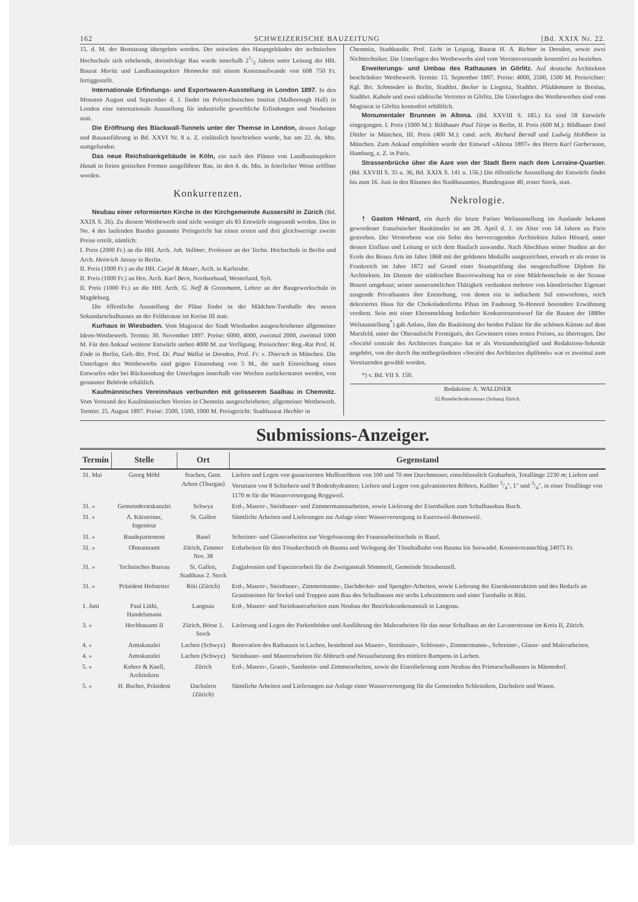162 SCHWEIZERISCHE BAUZEITUNG [Bd. XXIX Nr. 22.
15. d. M. der Benutzung übergeben worden. Der seitwärts des Hauptgebäudes der technischen Hochschule sich erhebende, dreistöckige Bau wurde innerhalb 21/2 Jahren unter Leitung der HH. Baurat Moritz und Landbauinspektor Hennecke mit einem Kostenaufwande von 608 750 Fr. fertiggestellt.
Internationale Erfindungs- und Exportwaren-Ausstellung in London 1897. In den Monaten August und September d. J. findet im Polytechnischen Institut (Malborough Hall) in London eine internationale Ausstellung für industrielle gewerbliche Erfindungen und Neuheiten statt.
Die Eröffnung des Blackwall-Tunnels unter der Themse in London, dessen Anlage und Bauausführung in Bd. XXVI Nr. 8 u. Z. einlässlich beschrieben wurde, hat am 22. ds. Mts. stattgefunden.
Das neue Reichsbankgebäude in Köln, ein nach den Plänen von Landbauinspektor Hasak in freien gotischen Formen ausgeführter Bau, ist den 4. ds. Mts. in feierlicher Weise eröffnet worden.
Konkurrenzen.
Neubau einer reformierten Kirche in der Kirchgemeinde Aussersihl in Zürich (Bd. XXIX S. 26). Zu diesem Wettbewerb sind nicht weniger als 83 Entwürfe eingesandt worden. Das in No. 4 des laufenden Bandes genannte Preisgericht hat einen ersten und drei gleichwertige zweite Preise erteilt, nämlich:
I. Preis (2000 Fr.) an die HH. Arch. Joh. Vollmer, Professor an der Techn. Hochschule in Berlin und Arch. Heinrich Jassoy in Berlin.
II. Preis (1000 Fr.) an die HH. Curjel & Moser, Arch. in Karlsruhe.
II. Preis (1000 Fr.) an Hrn. Arch. Karl Bern, Nordseebaad, Westerland, Sylt.
II. Preis (1000 Fr.) an die HH. Arch. G. Neff & Grossmann, Lehrer an der Baugewerkschule in Magdeburg.
Die öffentliche Ausstellung der Pläne findet in der Mädchen-Turnhalle des neuen Sekundarschulhauses an der Feldstrasse im Kreise III statt.
Kurhaus in Wiesbaden. Vom Magistrat der Stadt Wiesbaden ausgeschriebener allgemeiner Ideen-Wettbewerb. Termin: 30. November 1897. Preise: 6000, 4000, zweimal 2000, zweimal 1000 M. Für den Ankauf weiterer Entwürfe stehen 4000 M. zur Verfügung. Preisrichter: Reg.-Rat Prof. H. Ende in Berlin, Geh.-Brt. Prof. Dr. Paul Wallot in Dresden, Prof. Fr. v. Thiersch in München. Die Unterlagen des Wettbewerbs sind gegen Einsendung von 5 M., die nach Einreichung eines Entwurfes oder bei Rücksendung der Unterlagen innerhalb vier Wochen zurückerstattet werden, von genannter Behörde erhältlich.
Kaufmännisches Vereinshaus verbunden mit grösserem Saalbau in Chemnitz. Vom Vorstand des Kaufmännischen Vereins in Chemnitz ausgeschriebener, allgemeiner Wettbewerb. Termin: 25. August 1897. Preise: 2500, 1500, 1000 M. Preisgericht: Stadtbaurat Hechler in
Chemnitz, Stadtbaudir. Prof. Licht in Leipzig, Baurat H. A. Richter in Dresden, sowie zwei Nichttechniker. Die Unterlagen des Wettbewerbs sind vom Vereinsvorstande kostenfrei zu beziehen.
Erweiterungs- und Umbau des Rathauses in Görlitz. Auf deutsche Architekten beschränkter Wettbewerb. Termin: 15. September 1897. Preise: 4000, 2500, 1500 M. Preisrichter: Kgl. Brt. Schmieden in Berlin, Stadtbrt. Becker in Liegnitz, Stadtbrt. Plüddemann in Breslau, Stadtbrt. Kubale und zwei städtische Vertreter in Görlitz. Die Unterlagen des Wettbewerbes sind vom Magistrat in Görlitz kostenfrei erhältlich.
Monumentaler Brunnen in Altona. (Bd. XXVIII S. 185.) Es sind 58 Entwürfe eingegangen. I. Preis (1000 M.): Bildhauer Paul Türpe in Berlin, II. Preis (600 M.): Bildhauer Emil Dittler in München, III. Preis (400 M.): cand. arch. Richard Berndl und Ludwig Hohlbein in München. Zum Ankauf empfohlen wurde der Entwurf «Altona 1897» des Herrn Karl Garbersoon, Hamburg, z. Z. in Paris.
Strassenbrücke über die Aare von der Stadt Bern nach dem Lorraine-Quartier. (Bd. XXVIII S. 35 u. 36, Bd. XXIX S. 141 u. 156.) Die öffentliche Ausstellung der Entwürfe findet bis zum 16. Juni in den Räumen des Stadtbauamtes, Bundesgasse 40, erster Stock, statt.
Nekrologie.
† Gaston Hénard, ein durch die letzte Pariser Weltausstellung im Auslande bekannt gewordener französischer Baukünstler ist am 28. April d. J. im Alter von 54 Jahren zu Paris gestorben. Der Verstorbene war ein Sohn des hervorragenden Architekten Julien Hénard, unter dessen Einfluss und Leitung er sich dem Baufach zuwandte. Nach Abschluss seiner Studien an der Ecole des Beaux Arts im Jahre 1868 mit der goldenen Medaille ausgezeichnet, erwarb er als erster in Frankreich im Jahre 1872 auf Grund einer Staatsprüfung das neugeschaffene Diplom für Architekten. Im Dienste der städtischen Bauverwaltung hat er eine Mädchenschule in der Strasse Bouret umgebaut; seiner ausseramtlichen Thätigkeit verdanken mehrere von künstlerischer Eigenart zeugende Privatbauten ihre Entstehung, von denen ein in indischem Stil entworfenes, reich dekoriertes Haus für die Chokoladenfirma Pihan im Faubourg St-Honoré besondere Erwähnung verdient. Sein mit einer Ehrenmeldung bedachter Konkurrenzentwurf für die Bauten der 1889er Weltausstellung<sup>*</sup>) gab Anlass, ihm die Bauleitung der beiden Paläste für die schönen Künste auf dem Marsfeld, unter der Oberaufsicht Formigués, des Gewinners eines ersten Preises, zu übertragen. Der «Société centrale des Architectes français» hat er als Vorstandsmitglied und Redaktions-Sekretär angehört, von der durch ihn mitbegründeten «Société des Architectes diplômés» war er zweimal zum Vorsitzenden gewählt worden.
*) v. Bd. VII S. 150.
Redaktion: A. WALDNER
32 Brandschenkestrasse (Selnau) Zürich.
Submissions-Anzeiger.
| Termin | Stelle | Ort | Gegenstand |
| --- | --- | --- | --- |
| 31. Mai | Georg Möhl | Stachen, Gem. Arbon (Thurgau) | Liefern und Legen von gusseisernen Muffenröhren von 100 und 70 mm Durchmesser, einschliesslich Grabarbeit, Totallänge 2230 m ; Liefern und Versetzen von 8 Schiebern und 9 Bodenhydranten; Liefern und Legen von galvanisierten Röhren, Kaliber 5/4", 1" und 3/4", in einer Totallänge von 1170 m für die Wasserversorgung Roggweil. |
| 31. » | Gemeinderatskanzlei | Schwyz | Erd-, Maurer-, Steinhauer- und Zimmermannsarbeiten, sowie Lieferung der Eisenbalken zum Schulhausbau Ibach. |
| 31. » | A. Kürsteiner, Ingenieur | St. Gallen | Sämtliche Arbeiten und Lieferungen zur Anlage einer Wasserversorgung in Essersweil-Bettenweil. |
| 31. » | Baudepartement | Basel | Schreiner- und Glaserarbeiten zur Vergrösserung der Frauenarbeitsschule in Basel. |
| 31. » | Obmannamt | Zürich, Zimmer Nro. 38 | Erdarbeiten für den Tössdurchstich ob Bauma und Verlegung der Tössthalbahn von Bauma bis Seewadel. Kostenvoranschlag 24975 Fr. |
| 31. » | Technisches Bureau | St. Gallen, Stadthaus 2. Stock | Zugjalousien und Tapezierarbeit für die Zweiganstalt Sömmerli, Gemeinde Straubenzell. |
| 31. » | Präsident Hofstetter | Rüti (Zürich) | Erd-, Maurer-, Steinhauer-, Zimmermanns-, Dachdecker- und Spengler-Arbeiten, sowie Lieferung der Eisenkonstruktion und des Bedarfs an Granitsteinen für Sockel und Treppen zum Bau des Schulhauses mit sechs Lehrzimmern und einer Turnhalle in Rüti. |
| 1. Juni | Paul Lüthi, Handelsmann | Langnau | Erd-, Maurer- und Steinhauerarbeiten zum Neubau der Bezirkskrankenanstalt in Langnau. |
| 3. » | Hochbauamt II | Zürich, Börse 1. Stock | Lieferung und Legen der Parkettböden und Ausführung der Malerarbeiten für das neue Schulhaus an der Lavaterstrasse im Kreis II, Zürich. |
| 4. » | Amtskanzlei | Lachen (Schwyz) | Renovation des Rathauses in Lachen, bestehend aus Maurer-, Steinhauer-, Schlosser-, Zimmermanns-, Schreiner-, Glaser- und Malerarbeiten. |
| 4. » | Amtskanzlei | Lachen (Schwyz) | Steinhauer- und Maurerarbeiten für Abbruch und Neuaufsetzung des mittlern Rampens in Lachen. |
| 5. » | Kehrer & Knell, Architekten | Zürich | Erd-, Maurer-, Granit-, Sandstein- und Zimmerarbeiten, sowie die Eisenlieferung zum Neubau des Primarschulhauses in Männedorf. |
| 5. » | H. Bucher, Präsident | Dachslern (Zürich) | Sämtliche Arbeiten und Lieferungen zur Anlage einer Wasserversorgung für die Gemeinden Schleinikon, Dachslern und Wasen. |